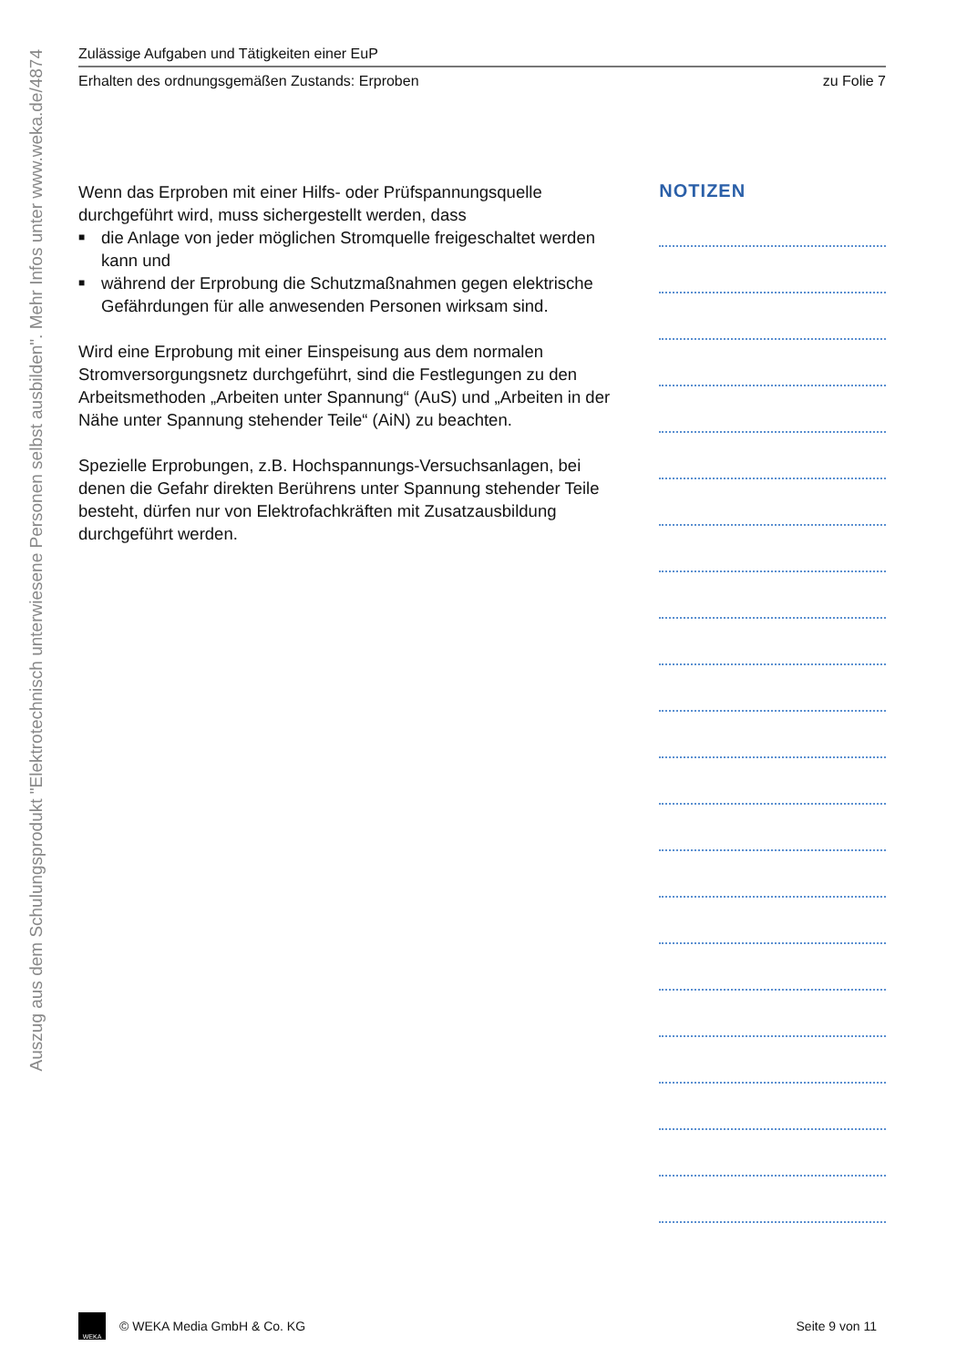Auszug aus dem Schulungsprodukt "Elektrotechnisch unterwiesene Personen selbst ausbilden". Mehr Infos unter www.weka.de/4874
Zulässige Aufgaben und Tätigkeiten einer EuP
Erhalten des ordnungsgemäßen Zustands: Erproben zu Folie 7
Wenn das Erproben mit einer Hilfs- oder Prüfspannungsquelle durchgeführt wird, muss sichergestellt werden, dass
■ die Anlage von jeder möglichen Stromquelle freigeschaltet werden kann und
■ während der Erprobung die Schutzmaßnahmen gegen elektrische Gefährdungen für alle anwesenden Personen wirksam sind.
Wird eine Erprobung mit einer Einspeisung aus dem normalen Stromversorgungsnetz durchgeführt, sind die Festlegungen zu den Arbeitsmethoden „Arbeiten unter Spannung“ (AuS) und „Arbeiten in der Nähe unter Spannung stehender Teile“ (AiN) zu beachten.
Spezielle Erprobungen, z.B. Hochspannungs-Versuchsanlagen, bei denen die Gefahr direkten Berührens unter Spannung stehender Teile besteht, dürfen nur von Elektrofachkräften mit Zusatzausbildung durchgeführt werden.
NOTIZEN
WEKA
© WEKA Media GmbH & Co. KG Seite 9 von 11